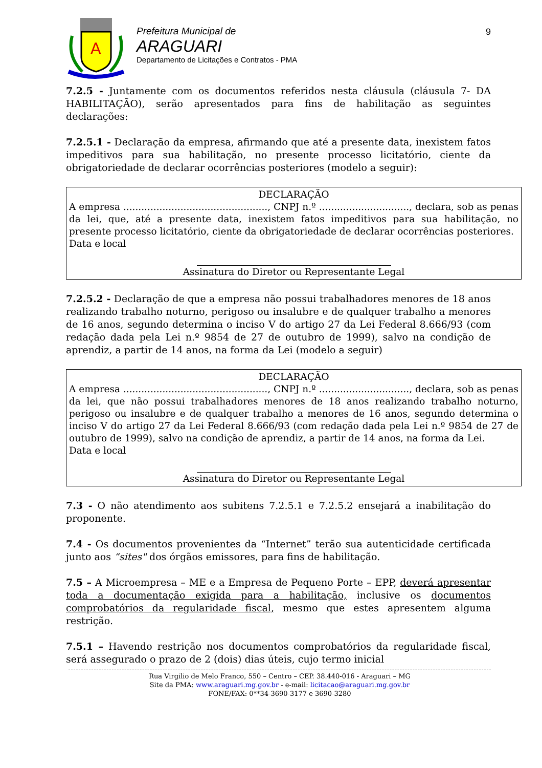A
Prefeitura Municipal de
ARAGUARI
Departamento de Licitações e Contratos - PMA
9
7.2.5 - Juntamente com os documentos referidos nesta cláusula (cláusula 7- DA HABILITAÇÃO), serão apresentados para fins de habilitação as seguintes declarações:
7.2.5.1 - Declaração da empresa, afirmando que até a presente data, inexistem fatos impeditivos para sua habilitação, no presente processo licitatório, ciente da obrigatoriedade de declarar ocorrências posteriores (modelo a seguir):
DECLARAÇÃO
A empresa ................................................, CNPJ n.º .............................., declara, sob as penas da lei, que, até a presente data, inexistem fatos impeditivos para sua habilitação, no presente processo licitatório, ciente da obrigatoriedade de declarar ocorrências posteriores.
Data e local
Assinatura do Diretor ou Representante Legal
7.2.5.2 - Declaração de que a empresa não possui trabalhadores menores de 18 anos realizando trabalho noturno, perigoso ou insalubre e de qualquer trabalho a menores de 16 anos, segundo determina o inciso V do artigo 27 da Lei Federal 8.666/93 (com redação dada pela Lei n.º 9854 de 27 de outubro de 1999), salvo na condição de aprendiz, a partir de 14 anos, na forma da Lei (modelo a seguir)
DECLARAÇÃO
A empresa ................................................, CNPJ n.º .............................., declara, sob as penas da lei, que não possui trabalhadores menores de 18 anos realizando trabalho noturno, perigoso ou insalubre e de qualquer trabalho a menores de 16 anos, segundo determina o inciso V do artigo 27 da Lei Federal 8.666/93 (com redação dada pela Lei n.º 9854 de 27 de outubro de 1999), salvo na condição de aprendiz, a partir de 14 anos, na forma da Lei.
Data e local
Assinatura do Diretor ou Representante Legal
7.3 - O não atendimento aos subitens 7.2.5.1 e 7.2.5.2 ensejará a inabilitação do proponente.
7.4 - Os documentos provenientes da “Internet” terão sua autenticidade certificada junto aos “sites" dos órgãos emissores, para fins de habilitação.
7.5 – A Microempresa – ME e a Empresa de Pequeno Porte – EPP, deverá apresentar toda a documentação exigida para a habilitação, inclusive os documentos comprobatórios da regularidade fiscal, mesmo que estes apresentem alguma restrição.
7.5.1 – Havendo restrição nos documentos comprobatórios da regularidade fiscal, será assegurado o prazo de 2 (dois) dias úteis, cujo termo inicial
Rua Virgilio de Melo Franco, 550 – Centro – CEP. 38.440-016 - Araguari – MG
Site da PMA: www.araguari.mg.gov.br - e-mail: licitacao@araguari.mg.gov.br
FONE/FAX: 0**34-3690-3177 e 3690-3280